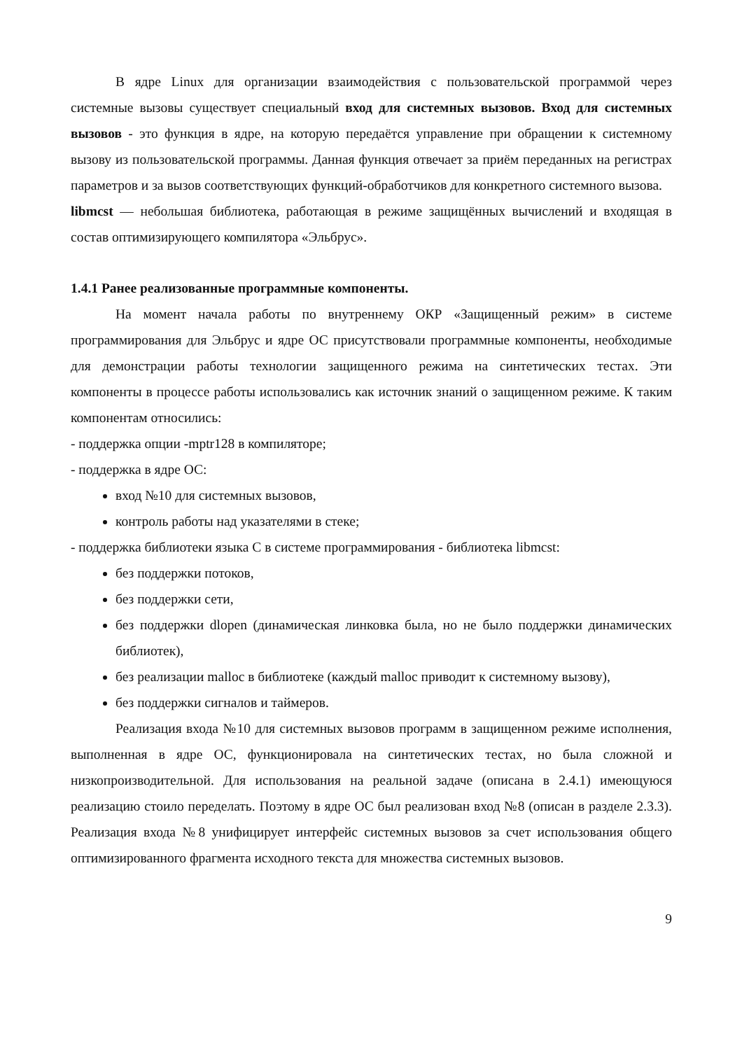В ядре Linux для организации взаимодействия с пользовательской программой через системные вызовы существует специальный вход для системных вызовов. Вход для системных вызовов - это функция в ядре, на которую передаётся управление при обращении к системному вызову из пользовательской программы. Данная функция отвечает за приём переданных на регистрах параметров и за вызов соответствующих функций-обработчиков для конкретного системного вызова.
libmcst — небольшая библиотека, работающая в режиме защищённых вычислений и входящая в состав оптимизирующего компилятора «Эльбрус».
1.4.1 Ранее реализованные программные компоненты.
На момент начала работы по внутреннему ОКР «Защищенный режим» в системе программирования для Эльбрус и ядре ОС присутствовали программные компоненты, необходимые для демонстрации работы технологии защищенного режима на синтетических тестах. Эти компоненты в процессе работы использовались как источник знаний о защищенном режиме. К таким компонентам относились:
- поддержка опции -mptr128 в компиляторе;
- поддержка в ядре ОС:
вход №10 для системных вызовов,
контроль работы над указателями в стеке;
- поддержка библиотеки языка С в системе программирования - библиотека libmcst:
без поддержки потоков,
без поддержки сети,
без поддержки dlopen (динамическая линковка была, но не было поддержки динамических библиотек),
без реализации malloc в библиотеке (каждый malloc приводит к системному вызову),
без поддержки сигналов и таймеров.
Реализация входа №10 для системных вызовов программ в защищенном режиме исполнения, выполненная в ядре ОС, функционировала на синтетических тестах, но была сложной и низкопроизводительной. Для использования на реальной задаче (описана в 2.4.1) имеющуюся реализацию стоило переделать. Поэтому в ядре ОС был реализован вход №8 (описан в разделе 2.3.3). Реализация входа №8 унифицирует интерфейс системных вызовов за счет использования общего оптимизированного фрагмента исходного текста для множества системных вызовов.
9